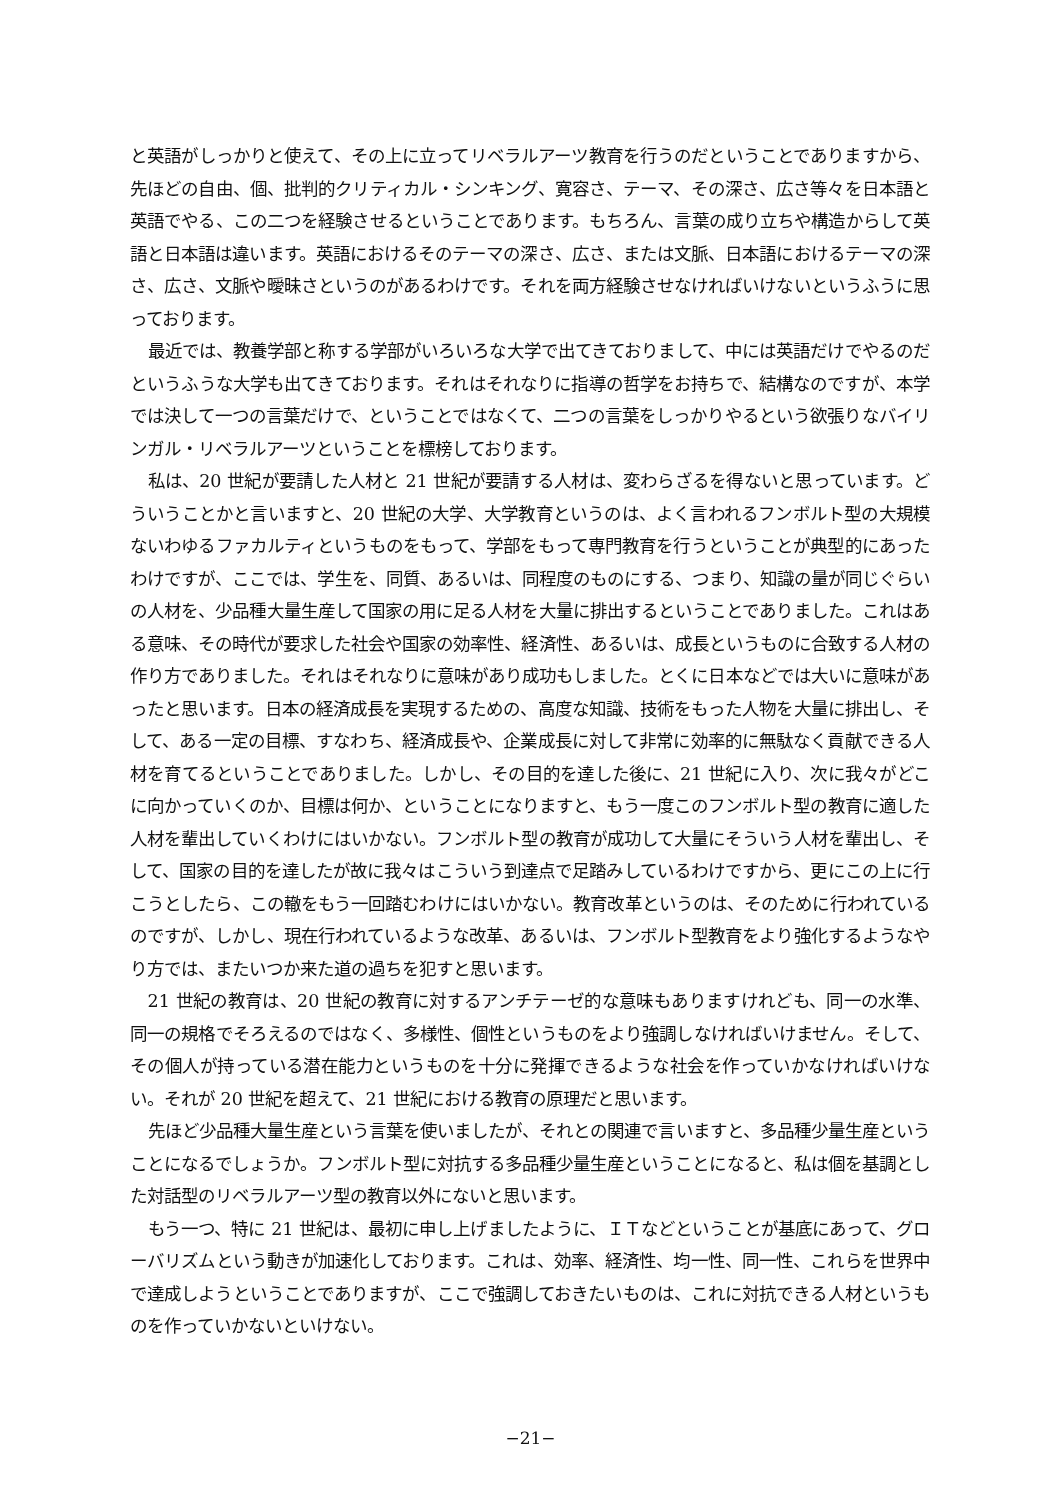と英語がしっかりと使えて、その上に立ってリベラルアーツ教育を行うのだということでありますから、先ほどの自由、個、批判的クリティカル・シンキング、寛容さ、テーマ、その深さ、広さ等々を日本語と英語でやる、この二つを経験させるということであります。もちろん、言葉の成り立ちや構造からして英語と日本語は違います。英語におけるそのテーマの深さ、広さ、または文脈、日本語におけるテーマの深さ、広さ、文脈や曖昧さというのがあるわけです。それを両方経験させなければいけないというふうに思っております。
最近では、教養学部と称する学部がいろいろな大学で出てきておりまして、中には英語だけでやるのだというふうな大学も出てきております。それはそれなりに指導の哲学をお持ちで、結構なのですが、本学では決して一つの言葉だけで、ということではなくて、二つの言葉をしっかりやるという欲張りなバイリンガル・リベラルアーツということを標榜しております。
私は、20 世紀が要請した人材と 21 世紀が要請する人材は、変わらざるを得ないと思っています。どういうことかと言いますと、20 世紀の大学、大学教育というのは、よく言われるフンボルト型の大規模ないわゆるファカルティというものをもって、学部をもって専門教育を行うということが典型的にあったわけですが、ここでは、学生を、同質、あるいは、同程度のものにする、つまり、知識の量が同じぐらいの人材を、少品種大量生産して国家の用に足る人材を大量に排出するということでありました。これはある意味、その時代が要求した社会や国家の効率性、経済性、あるいは、成長というものに合致する人材の作り方でありました。それはそれなりに意味があり成功もしました。とくに日本などでは大いに意味があったと思います。日本の経済成長を実現するための、高度な知識、技術をもった人物を大量に排出し、そして、ある一定の目標、すなわち、経済成長や、企業成長に対して非常に効率的に無駄なく貢献できる人材を育てるということでありました。しかし、その目的を達した後に、21 世紀に入り、次に我々がどこに向かっていくのか、目標は何か、ということになりますと、もう一度このフンボルト型の教育に適した人材を輩出していくわけにはいかない。フンボルト型の教育が成功して大量にそういう人材を輩出し、そして、国家の目的を達したが故に我々はこういう到達点で足踏みしているわけですから、更にこの上に行こうとしたら、この轍をもう一回踏むわけにはいかない。教育改革というのは、そのために行われているのですが、しかし、現在行われているような改革、あるいは、フンボルト型教育をより強化するようなやり方では、またいつか来た道の過ちを犯すと思います。
21 世紀の教育は、20 世紀の教育に対するアンチテーゼ的な意味もありますけれども、同一の水準、同一の規格でそろえるのではなく、多様性、個性というものをより強調しなければいけません。そして、その個人が持っている潜在能力というものを十分に発揮できるような社会を作っていかなければいけない。それが 20 世紀を超えて、21 世紀における教育の原理だと思います。
先ほど少品種大量生産という言葉を使いましたが、それとの関連で言いますと、多品種少量生産ということになるでしょうか。フンボルト型に対抗する多品種少量生産ということになると、私は個を基調とした対話型のリベラルアーツ型の教育以外にないと思います。
もう一つ、特に 21 世紀は、最初に申し上げましたように、ＩＴなどということが基底にあって、グローバリズムという動きが加速化しております。これは、効率、経済性、均一性、同一性、これらを世界中で達成しようということでありますが、ここで強調しておきたいものは、これに対抗できる人材というものを作っていかないといけない。
−21−